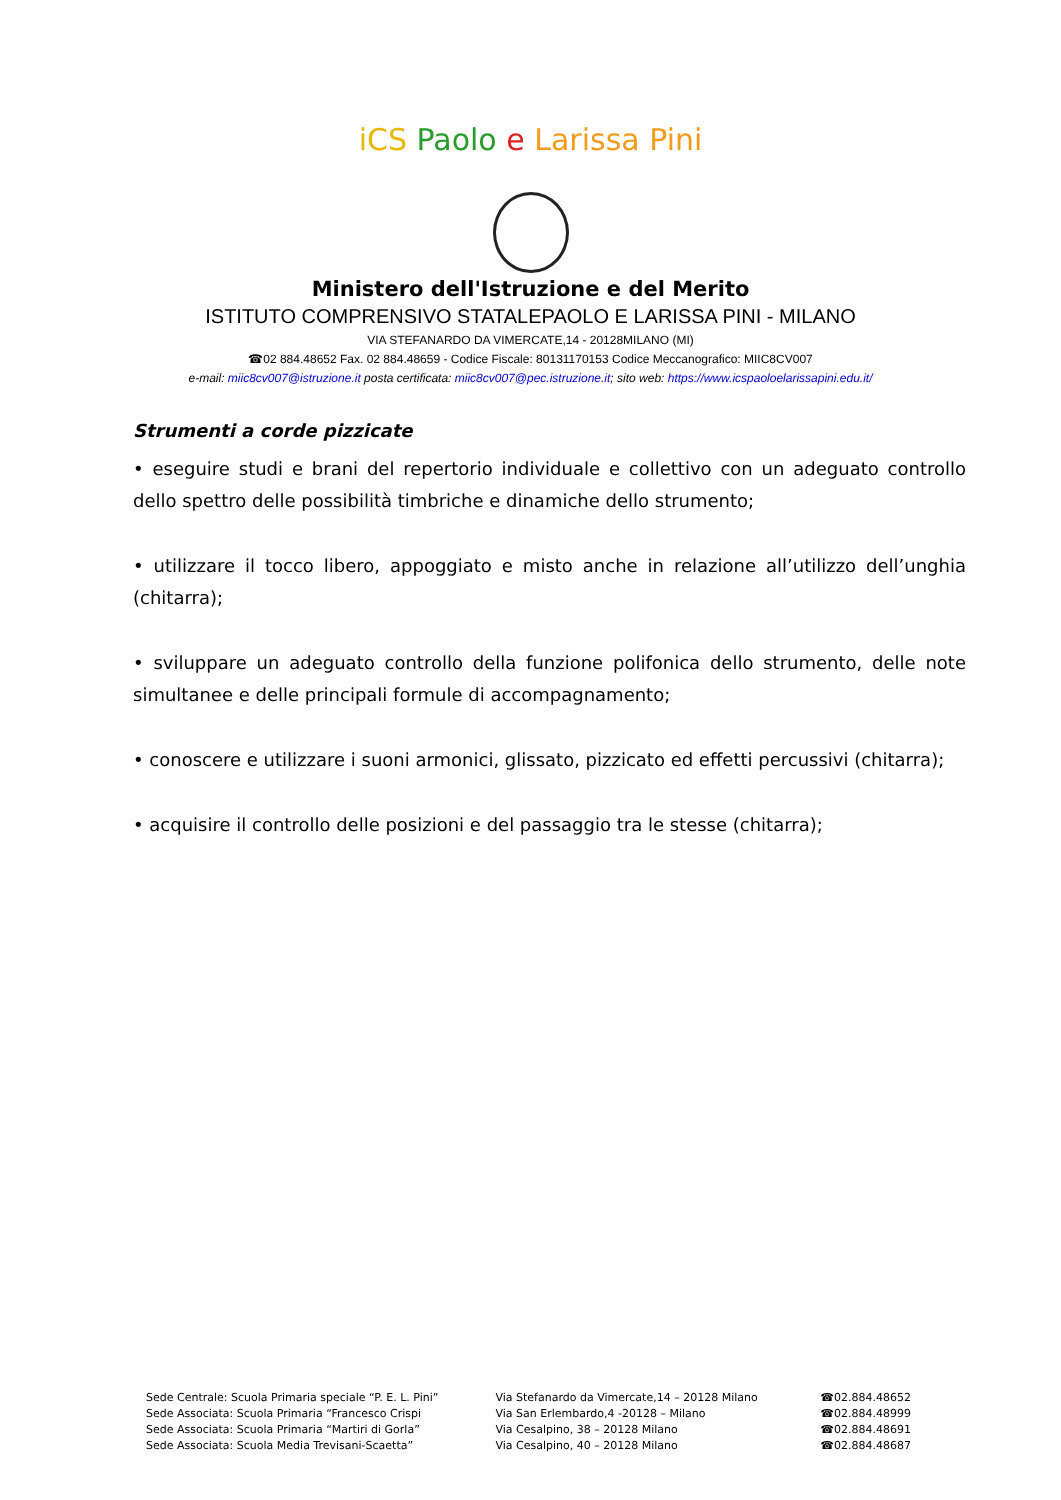iCS Paolo e Larissa Pini
Ministero dell'Istruzione e del Merito
ISTITUTO COMPRENSIVO STATALEPAOLO E LARISSA PINI - MILANO
VIA STEFANARDO DA VIMERCATE,14 - 20128MILANO (MI)
☎02 884.48652 Fax. 02 884.48659 - Codice Fiscale: 80131170153 Codice Meccanografico: MIIC8CV007
e-mail: miic8cv007@istruzione.it posta certificata: miic8cv007@pec.istruzione.it; sito web: https://www.icspaoloelarissapini.edu.it/
Strumenti a corde pizzicate
• eseguire studi e brani del repertorio individuale e collettivo con un adeguato controllo dello spettro delle possibilità timbriche e dinamiche dello strumento;
• utilizzare il tocco libero, appoggiato e misto anche in relazione all’utilizzo dell’unghia (chitarra);
• sviluppare un adeguato controllo della funzione polifonica dello strumento, delle note simultanee e delle principali formule di accompagnamento;
• conoscere e utilizzare i suoni armonici, glissato, pizzicato ed effetti percussivi (chitarra);
• acquisire il controllo delle posizioni e del passaggio tra le stesse (chitarra);
Sede Centrale: Scuola Primaria speciale “P. E. L. Pini”
Sede Associata: Scuola Primaria “Francesco Crispi
Sede Associata: Scuola Primaria “Martiri di Gorla”
Sede Associata: Scuola Media Trevisani-Scaetta”
Via Stefanardo da Vimercate,14 – 20128 Milano
Via San Erlembardo,4 -20128 – Milano
Via Cesalpino, 38 – 20128 Milano
Via Cesalpino, 40 – 20128 Milano
☎02.884.48652
☎02.884.48999
☎02.884.48691
☎02.884.48687